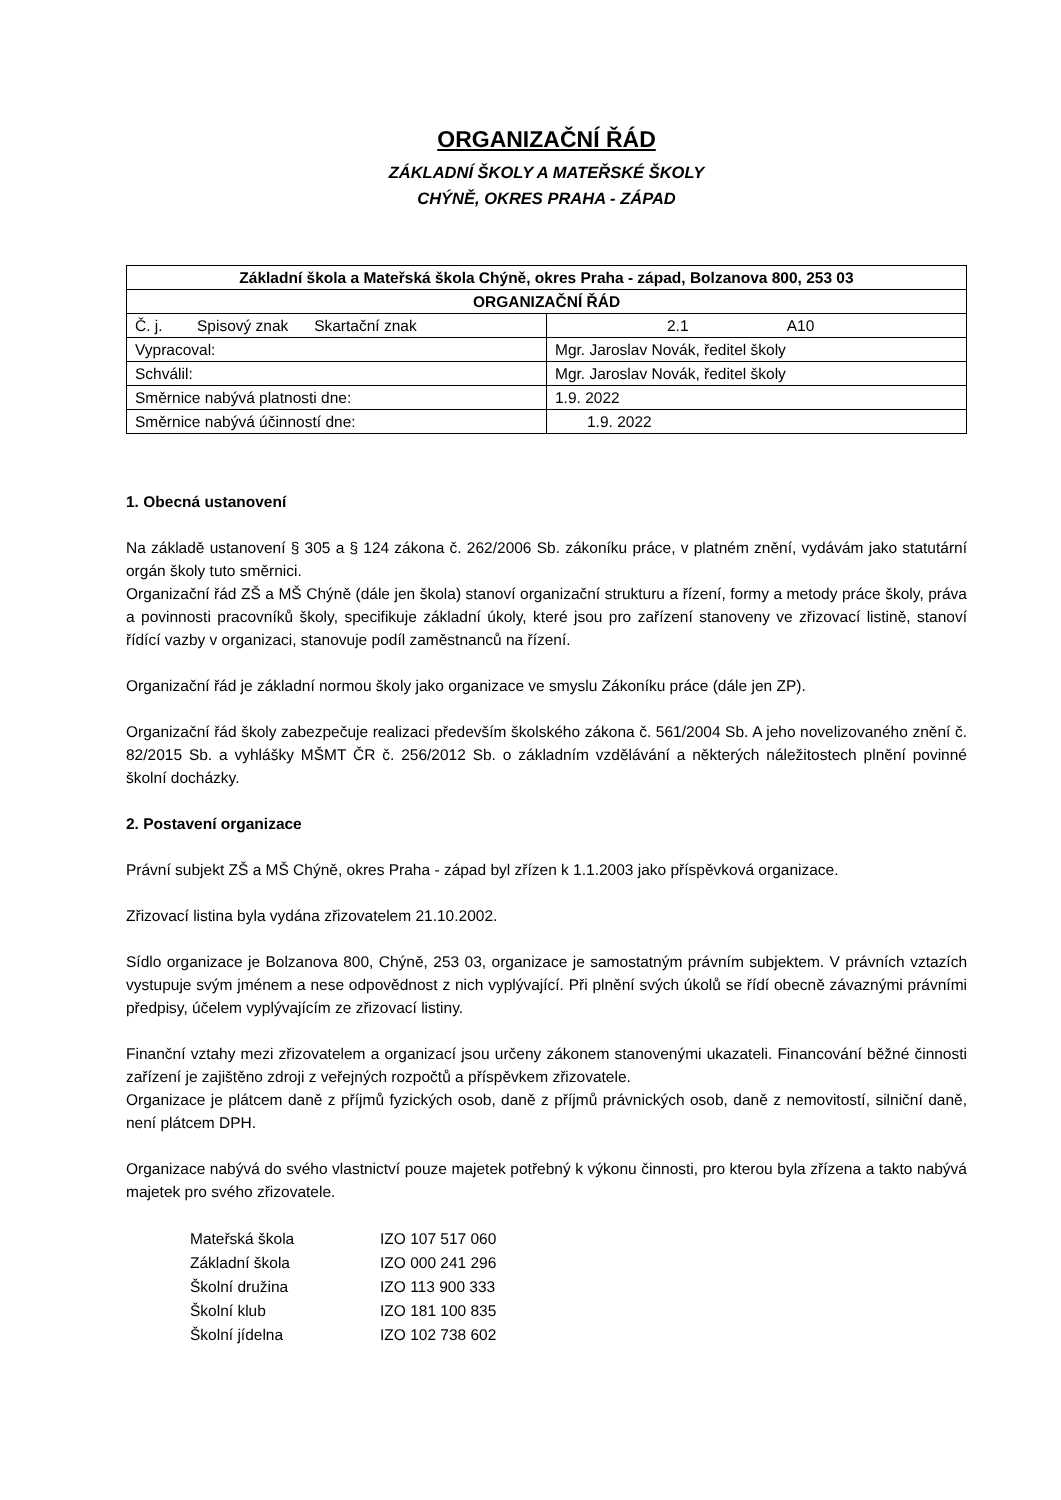ORGANIZAČNÍ ŘÁD
ZÁKLADNÍ ŠKOLY A MATEŘSKÉ ŠKOLY
CHÝNĚ, OKRES PRAHA - ZÁPAD
| Základní škola a Mateřská škola Chýně, okres Praha - západ, Bolzanova 800, 253 03 | |
| ORGANIZAČNÍ ŘÁD | |
| Č. j. Spisový znak Skartační znak | 2.1 A10 |
| Vypracoval: | Mgr. Jaroslav Novák, ředitel školy |
| Schválil: | Mgr. Jaroslav Novák, ředitel školy |
| Směrnice nabývá platnosti dne: | 1.9. 2022 |
| Směrnice nabývá účinností dne: | 1.9. 2022 |
1. Obecná ustanovení
Na základě ustanovení § 305 a § 124 zákona č. 262/2006 Sb. zákoníku práce, v platném znění, vydávám jako statutární orgán školy tuto směrnici.
Organizační řád ZŠ a MŠ Chýně (dále jen škola) stanoví organizační strukturu a řízení, formy a metody práce školy, práva a povinnosti pracovníků školy, specifikuje základní úkoly, které jsou pro zařízení stanoveny ve zřizovací listině, stanoví řídící vazby v organizaci, stanovuje podíl zaměstnanců na řízení.
Organizační řád je základní normou školy jako organizace ve smyslu Zákoníku práce (dále jen ZP).
Organizační řád školy zabezpečuje realizaci především školského zákona č. 561/2004 Sb. A jeho novelizovaného znění č. 82/2015 Sb. a vyhlášky MŠMT ČR č. 256/2012 Sb. o základním vzdělávání a některých náležitostech plnění povinné školní docházky.
2. Postavení organizace
Právní subjekt ZŠ a MŠ Chýně, okres Praha - západ byl zřízen k 1.1.2003 jako příspěvková organizace.
Zřizovací listina byla vydána zřizovatelem 21.10.2002.
Sídlo organizace je Bolzanova 800, Chýně, 253 03, organizace je samostatným právním subjektem. V právních vztazích vystupuje svým jménem a nese odpovědnost z nich vyplývající. Při plnění svých úkolů se řídí obecně závaznými právními předpisy, účelem vyplývajícím ze zřizovací listiny.
Finanční vztahy mezi zřizovatelem a organizací jsou určeny zákonem stanovenými ukazateli. Financování běžné činnosti zařízení je zajištěno zdroji z veřejných rozpočtů a příspěvkem zřizovatele.
Organizace je plátcem daně z příjmů fyzických osob, daně z příjmů právnických osob, daně z nemovitostí, silniční daně, není plátcem DPH.
Organizace nabývá do svého vlastnictví pouze majetek potřebný k výkonu činnosti, pro kterou byla zřízena a takto nabývá majetek pro svého zřizovatele.
| Mateřská škola | IZO 107 517 060 |
| Základní škola | IZO 000 241 296 |
| Školní družina | IZO 113 900 333 |
| Školní klub | IZO 181 100 835 |
| Školní jídelna | IZO 102 738 602 |